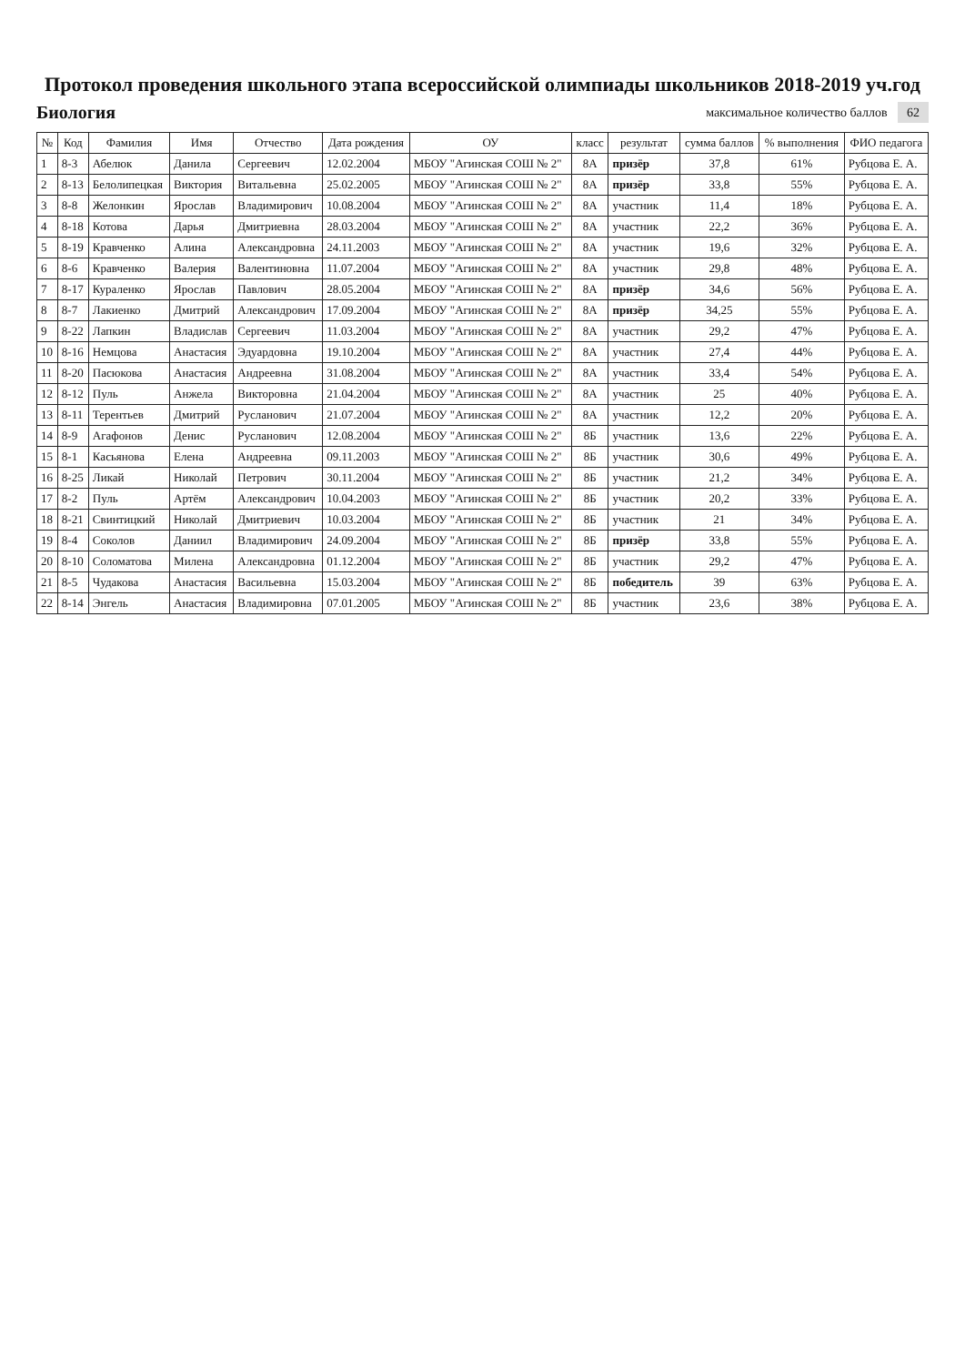Протокол проведения школьного этапа всероссийской олимпиады школьников 2018-2019 уч.год
Биология
максимальное количество баллов 62
| № | Код | Фамилия | Имя | Отчество | Дата рождения | ОУ | класс | результат | сумма баллов | % выполнения | ФИО педагога |
| --- | --- | --- | --- | --- | --- | --- | --- | --- | --- | --- | --- |
| 1 | 8-3 | Абелюк | Данила | Сергеевич | 12.02.2004 | МБОУ "Агинская СОШ № 2" | 8А | призёр | 37,8 | 61% | Рубцова Е. А. |
| 2 | 8-13 | Белолипецкая | Виктория | Витальевна | 25.02.2005 | МБОУ "Агинская СОШ № 2" | 8А | призёр | 33,8 | 55% | Рубцова Е. А. |
| 3 | 8-8 | Желонкин | Ярослав | Владимирович | 10.08.2004 | МБОУ "Агинская СОШ № 2" | 8А | участник | 11,4 | 18% | Рубцова Е. А. |
| 4 | 8-18 | Котова | Дарья | Дмитриевна | 28.03.2004 | МБОУ "Агинская СОШ № 2" | 8А | участник | 22,2 | 36% | Рубцова Е. А. |
| 5 | 8-19 | Кравченко | Алина | Александровна | 24.11.2003 | МБОУ "Агинская СОШ № 2" | 8А | участник | 19,6 | 32% | Рубцова Е. А. |
| 6 | 8-6 | Кравченко | Валерия | Валентиновна | 11.07.2004 | МБОУ "Агинская СОШ № 2" | 8А | участник | 29,8 | 48% | Рубцова Е. А. |
| 7 | 8-17 | Кураленко | Ярослав | Павлович | 28.05.2004 | МБОУ "Агинская СОШ № 2" | 8А | призёр | 34,6 | 56% | Рубцова Е. А. |
| 8 | 8-7 | Лакиенко | Дмитрий | Александрович | 17.09.2004 | МБОУ "Агинская СОШ № 2" | 8А | призёр | 34,25 | 55% | Рубцова Е. А. |
| 9 | 8-22 | Лапкин | Владислав | Сергеевич | 11.03.2004 | МБОУ "Агинская СОШ № 2" | 8А | участник | 29,2 | 47% | Рубцова Е. А. |
| 10 | 8-16 | Немцова | Анастасия | Эдуардовна | 19.10.2004 | МБОУ "Агинская СОШ № 2" | 8А | участник | 27,4 | 44% | Рубцова Е. А. |
| 11 | 8-20 | Пасюкова | Анастасия | Андреевна | 31.08.2004 | МБОУ "Агинская СОШ № 2" | 8А | участник | 33,4 | 54% | Рубцова Е. А. |
| 12 | 8-12 | Пуль | Анжела | Викторовна | 21.04.2004 | МБОУ "Агинская СОШ № 2" | 8А | участник | 25 | 40% | Рубцова Е. А. |
| 13 | 8-11 | Терентьев | Дмитрий | Русланович | 21.07.2004 | МБОУ "Агинская СОШ № 2" | 8А | участник | 12,2 | 20% | Рубцова Е. А. |
| 14 | 8-9 | Агафонов | Денис | Русланович | 12.08.2004 | МБОУ "Агинская СОШ № 2" | 8Б | участник | 13,6 | 22% | Рубцова Е. А. |
| 15 | 8-1 | Касьянова | Елена | Андреевна | 09.11.2003 | МБОУ "Агинская СОШ № 2" | 8Б | участник | 30,6 | 49% | Рубцова Е. А. |
| 16 | 8-25 | Ликай | Николай | Петрович | 30.11.2004 | МБОУ "Агинская СОШ № 2" | 8Б | участник | 21,2 | 34% | Рубцова Е. А. |
| 17 | 8-2 | Пуль | Артём | Александрович | 10.04.2003 | МБОУ "Агинская СОШ № 2" | 8Б | участник | 20,2 | 33% | Рубцова Е. А. |
| 18 | 8-21 | Свинтицкий | Николай | Дмитриевич | 10.03.2004 | МБОУ "Агинская СОШ № 2" | 8Б | участник | 21 | 34% | Рубцова Е. А. |
| 19 | 8-4 | Соколов | Даниил | Владимирович | 24.09.2004 | МБОУ "Агинская СОШ № 2" | 8Б | призёр | 33,8 | 55% | Рубцова Е. А. |
| 20 | 8-10 | Соломатова | Милена | Александровна | 01.12.2004 | МБОУ "Агинская СОШ № 2" | 8Б | участник | 29,2 | 47% | Рубцова Е. А. |
| 21 | 8-5 | Чудакова | Анастасия | Васильевна | 15.03.2004 | МБОУ "Агинская СОШ № 2" | 8Б | победитель | 39 | 63% | Рубцова Е. А. |
| 22 | 8-14 | Энгель | Анастасия | Владимировна | 07.01.2005 | МБОУ "Агинская СОШ № 2" | 8Б | участник | 23,6 | 38% | Рубцова Е. А. |